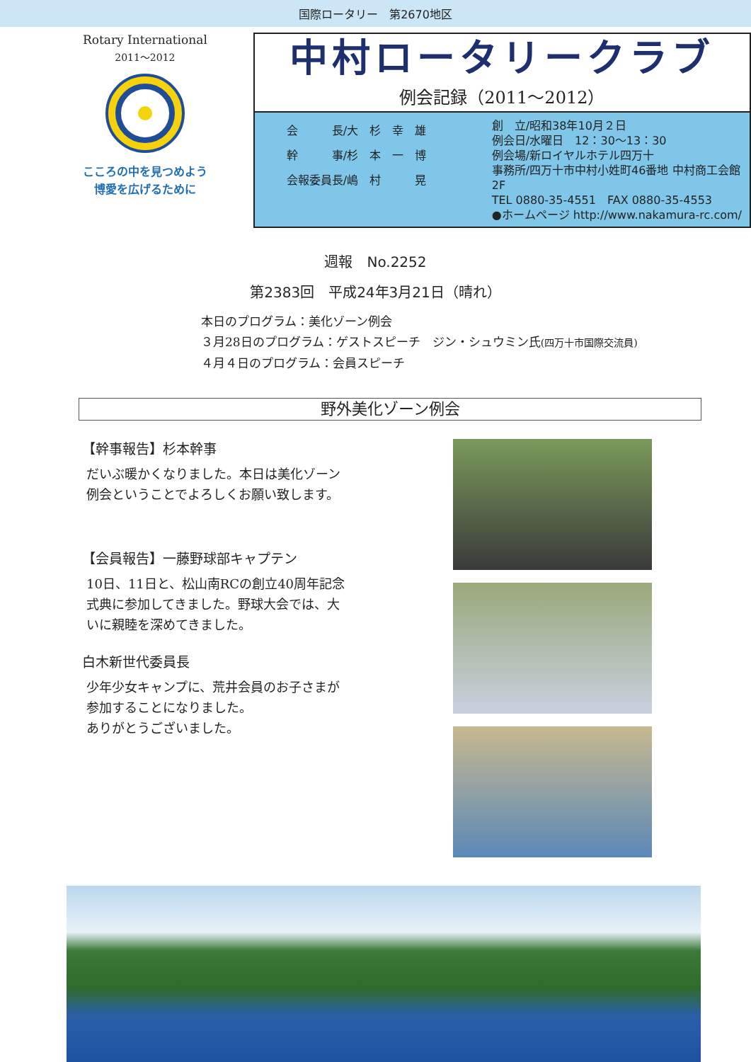国際ロータリー　第2670地区
Rotary International
2011～2012
こころの中を見つめよう
博愛を広げるために
中村ロータリークラブ
例会記録（2011～2012）
会　　　長/大　杉　幸　雄
幹　　　事/杉　本　一　博
会報委員長/嶋　村　　　晃
創　立/昭和38年10月２日
例会日/水曜日　12：30～13：30
例会場/新ロイヤルホテル四万十
事務所/四万十市中村小姓町46番地 中村商工会館2F
TEL 0880-35-4551　FAX 0880-35-4553
●ホームページ http://www.nakamura-rc.com/
週報　No.2252
第2383回　平成24年3月21日（晴れ）
本日のプログラム：美化ゾーン例会
３月28日のプログラム：ゲストスピーチ　ジン・シュウミン氏(四万十市国際交流員)
４月４日のプログラム：会員スピーチ
野外美化ゾーン例会
【幹事報告】杉本幹事
だいぶ暖かくなりました。本日は美化ゾーン
例会ということでよろしくお願い致します。
【会員報告】一藤野球部キャプテン
10日、11日と、松山南RCの創立40周年記念
式典に参加してきました。野球大会では、大
いに親睦を深めてきました。
白木新世代委員長
少年少女キャンプに、荒井会員のお子さまが
参加することになりました。
ありがとうございました。